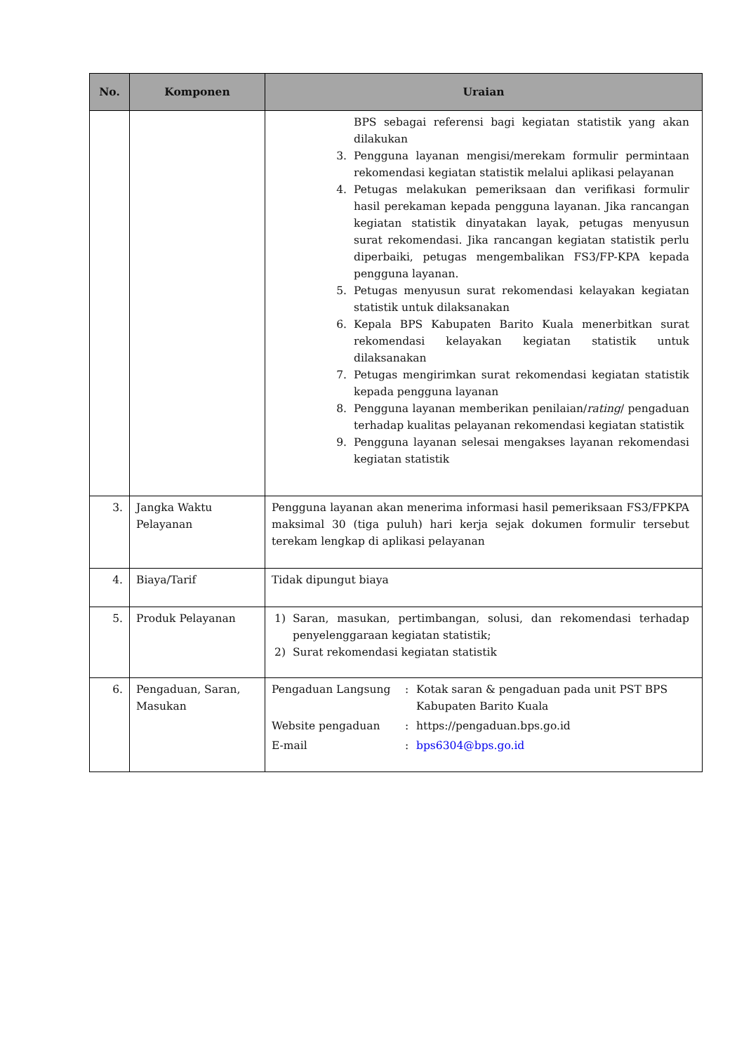| No. | Komponen | Uraian |
| --- | --- | --- |
| | | BPS sebagai referensi bagi kegiatan statistik yang akan dilakukan 3. Pengguna layanan mengisi/merekam formulir permintaan rekomendasi kegiatan statistik melalui aplikasi pelayanan 4. Petugas melakukan pemeriksaan dan verifikasi formulir hasil perekaman kepada pengguna layanan. Jika rancangan kegiatan statistik dinyatakan layak, petugas menyusun surat rekomendasi. Jika rancangan kegiatan statistik perlu diperbaiki, petugas mengembalikan FS3/FP-KPA kepada pengguna layanan. 5. Petugas menyusun surat rekomendasi kelayakan kegiatan statistik untuk dilaksanakan 6. Kepala BPS Kabupaten Barito Kuala menerbitkan surat rekomendasi kelayakan kegiatan statistik untuk dilaksanakan 7. Petugas mengirimkan surat rekomendasi kegiatan statistik kepada pengguna layanan 8. Pengguna layanan memberikan penilaian/ rating / pengaduan terhadap kualitas pelayanan rekomendasi kegiatan statistik 9. Pengguna layanan selesai mengakses layanan rekomendasi kegiatan statistik |
| 3. | Jangka Waktu Pelayanan | Pengguna layanan akan menerima informasi hasil pemeriksaan FS3/FPKPA maksimal 30 (tiga puluh) hari kerja sejak dokumen formulir tersebut terekam lengkap di aplikasi pelayanan |
| 4. | Biaya/Tarif | Tidak dipungut biaya |
| 5. | Produk Pelayanan | 1) Saran, masukan, pertimbangan, solusi, dan rekomendasi terhadap penyelenggaraan kegiatan statistik; 2) Surat rekomendasi kegiatan statistik |
| 6. | Pengaduan, Saran, Masukan | Pengaduan Langsung : Kotak saran & pengaduan pada unit PST BPS Kabupaten Barito Kuala Website pengaduan : https://pengaduan.bps.go.id E-mail : bps6304@bps.go.id |